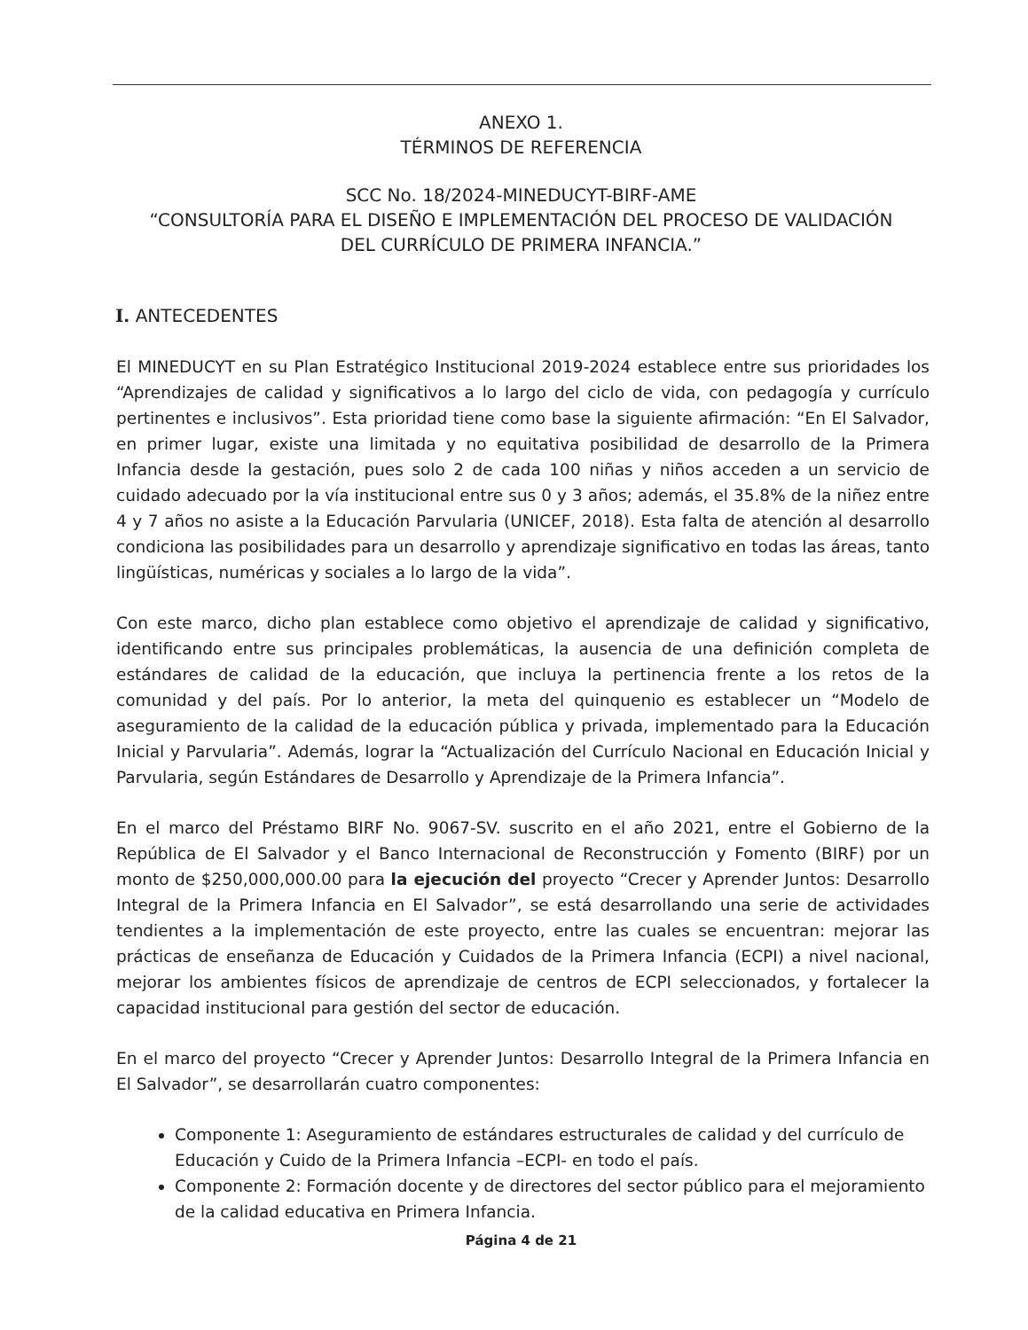ANEXO 1.
TÉRMINOS DE REFERENCIA
SCC No. 18/2024-MINEDUCYT-BIRF-AME
“CONSULTORÍA PARA EL DISEÑO E IMPLEMENTACIÓN DEL PROCESO DE VALIDACIÓN
DEL CURRÍCULO DE PRIMERA INFANCIA.”
I. ANTECEDENTES
El MINEDUCYT en su Plan Estratégico Institucional 2019-2024 establece entre sus prioridades los “Aprendizajes de calidad y significativos a lo largo del ciclo de vida, con pedagogía y currículo pertinentes e inclusivos”. Esta prioridad tiene como base la siguiente afirmación: “En El Salvador, en primer lugar, existe una limitada y no equitativa posibilidad de desarrollo de la Primera Infancia desde la gestación, pues solo 2 de cada 100 niñas y niños acceden a un servicio de cuidado adecuado por la vía institucional entre sus 0 y 3 años; además, el 35.8% de la niñez entre 4 y 7 años no asiste a la Educación Parvularia (UNICEF, 2018). Esta falta de atención al desarrollo condiciona las posibilidades para un desarrollo y aprendizaje significativo en todas las áreas, tanto lingüísticas, numéricas y sociales a lo largo de la vida”.
Con este marco, dicho plan establece como objetivo el aprendizaje de calidad y significativo, identificando entre sus principales problemáticas, la ausencia de una definición completa de estándares de calidad de la educación, que incluya la pertinencia frente a los retos de la comunidad y del país. Por lo anterior, la meta del quinquenio es establecer un “Modelo de aseguramiento de la calidad de la educación pública y privada, implementado para la Educación Inicial y Parvularia”. Además, lograr la “Actualización del Currículo Nacional en Educación Inicial y Parvularia, según Estándares de Desarrollo y Aprendizaje de la Primera Infancia”.
En el marco del Préstamo BIRF No. 9067-SV. suscrito en el año 2021, entre el Gobierno de la República de El Salvador y el Banco Internacional de Reconstrucción y Fomento (BIRF) por un monto de $250,000,000.00 para la ejecución del proyecto “Crecer y Aprender Juntos: Desarrollo Integral de la Primera Infancia en El Salvador”, se está desarrollando una serie de actividades tendientes a la implementación de este proyecto, entre las cuales se encuentran: mejorar las prácticas de enseñanza de Educación y Cuidados de la Primera Infancia (ECPI) a nivel nacional, mejorar los ambientes físicos de aprendizaje de centros de ECPI seleccionados, y fortalecer la capacidad institucional para gestión del sector de educación.
En el marco del proyecto “Crecer y Aprender Juntos: Desarrollo Integral de la Primera Infancia en El Salvador”, se desarrollarán cuatro componentes:
Componente 1: Aseguramiento de estándares estructurales de calidad y del currículo de Educación y Cuido de la Primera Infancia –ECPI- en todo el país.
Componente 2: Formación docente y de directores del sector público para el mejoramiento de la calidad educativa en Primera Infancia.
Página 4 de 21